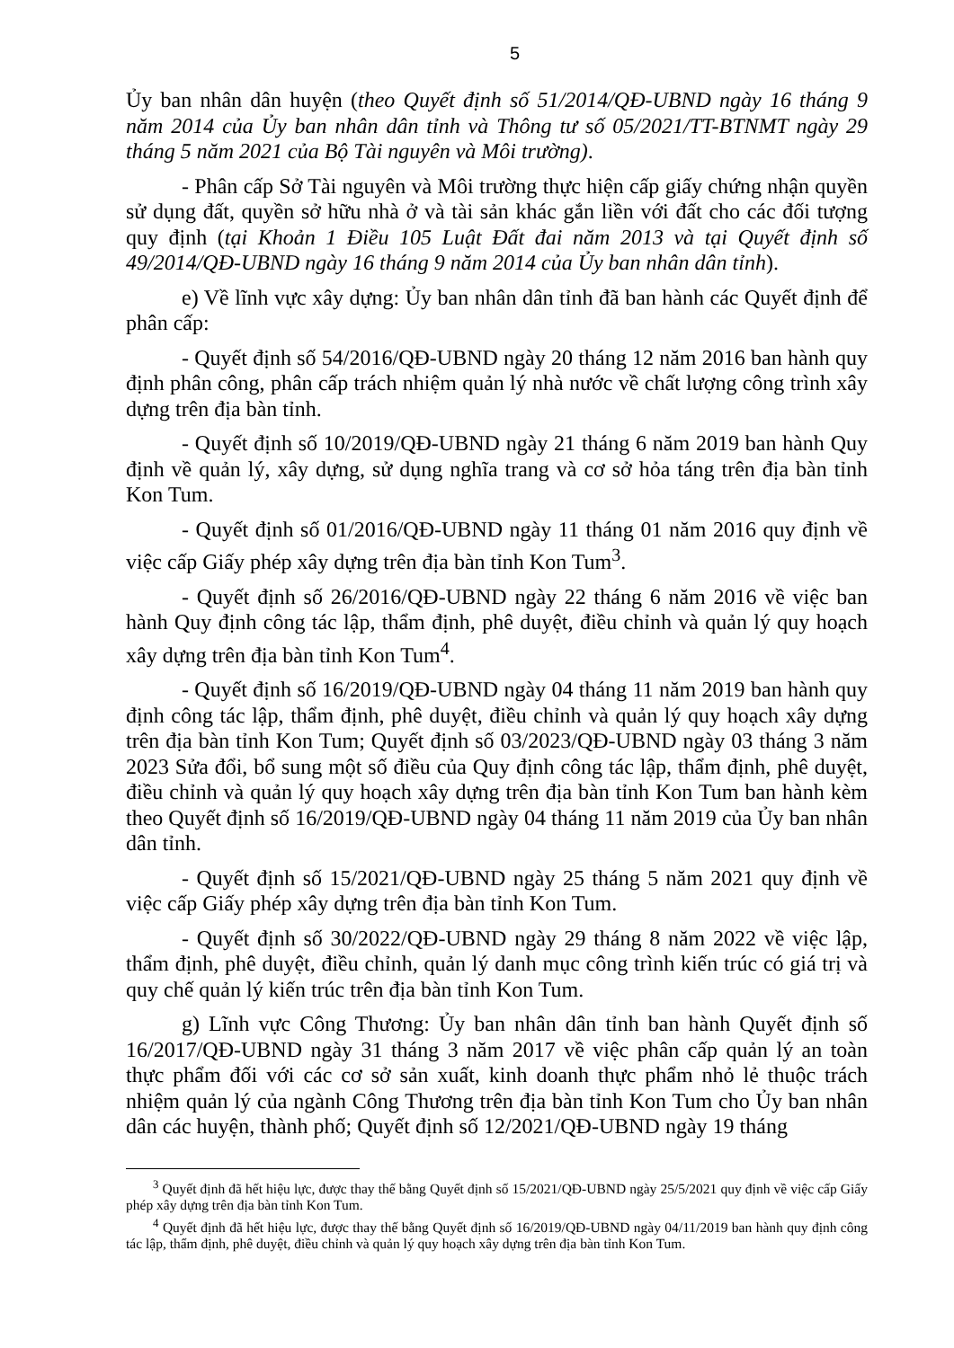5
Ủy ban nhân dân huyện (theo Quyết định số 51/2014/QĐ-UBND ngày 16 tháng 9 năm 2014 của Ủy ban nhân dân tỉnh và Thông tư số 05/2021/TT-BTNMT ngày 29 tháng 5 năm 2021 của Bộ Tài nguyên và Môi trường).
- Phân cấp Sở Tài nguyên và Môi trường thực hiện cấp giấy chứng nhận quyền sử dụng đất, quyền sở hữu nhà ở và tài sản khác gắn liền với đất cho các đối tượng quy định (tại Khoản 1 Điều 105 Luật Đất đai năm 2013 và tại Quyết định số 49/2014/QĐ-UBND ngày 16 tháng 9 năm 2014 của Ủy ban nhân dân tỉnh).
e) Về lĩnh vực xây dựng: Ủy ban nhân dân tỉnh đã ban hành các Quyết định để phân cấp:
- Quyết định số 54/2016/QĐ-UBND ngày 20 tháng 12 năm 2016 ban hành quy định phân công, phân cấp trách nhiệm quản lý nhà nước về chất lượng công trình xây dựng trên địa bàn tỉnh.
- Quyết định số 10/2019/QĐ-UBND ngày 21 tháng 6 năm 2019 ban hành Quy định về quản lý, xây dựng, sử dụng nghĩa trang và cơ sở hỏa táng trên địa bàn tỉnh Kon Tum.
- Quyết định số 01/2016/QĐ-UBND ngày 11 tháng 01 năm 2016 quy định về việc cấp Giấy phép xây dựng trên địa bàn tỉnh Kon Tum<sup>3</sup>.
- Quyết định số 26/2016/QĐ-UBND ngày 22 tháng 6 năm 2016 về việc ban hành Quy định công tác lập, thẩm định, phê duyệt, điều chỉnh và quản lý quy hoạch xây dựng trên địa bàn tỉnh Kon Tum<sup>4</sup>.
- Quyết định số 16/2019/QĐ-UBND ngày 04 tháng 11 năm 2019 ban hành quy định công tác lập, thẩm định, phê duyệt, điều chỉnh và quản lý quy hoạch xây dựng trên địa bàn tỉnh Kon Tum; Quyết định số 03/2023/QĐ-UBND ngày 03 tháng 3 năm 2023 Sửa đổi, bổ sung một số điều của Quy định công tác lập, thẩm định, phê duyệt, điều chỉnh và quản lý quy hoạch xây dựng trên địa bàn tỉnh Kon Tum ban hành kèm theo Quyết định số 16/2019/QĐ-UBND ngày 04 tháng 11 năm 2019 của Ủy ban nhân dân tỉnh.
- Quyết định số 15/2021/QĐ-UBND ngày 25 tháng 5 năm 2021 quy định về việc cấp Giấy phép xây dựng trên địa bàn tỉnh Kon Tum.
- Quyết định số 30/2022/QĐ-UBND ngày 29 tháng 8 năm 2022 về việc lập, thẩm định, phê duyệt, điều chỉnh, quản lý danh mục công trình kiến trúc có giá trị và quy chế quản lý kiến trúc trên địa bàn tỉnh Kon Tum.
g) Lĩnh vực Công Thương: Ủy ban nhân dân tỉnh ban hành Quyết định số 16/2017/QĐ-UBND ngày 31 tháng 3 năm 2017 về việc phân cấp quản lý an toàn thực phẩm đối với các cơ sở sản xuất, kinh doanh thực phẩm nhỏ lẻ thuộc trách nhiệm quản lý của ngành Công Thương trên địa bàn tỉnh Kon Tum cho Ủy ban nhân dân các huyện, thành phố; Quyết định số 12/2021/QĐ-UBND ngày 19 tháng
<sup>3</sup> Quyết định đã hết hiệu lực, được thay thế bằng Quyết định số 15/2021/QĐ-UBND ngày 25/5/2021 quy định về việc cấp Giấy phép xây dựng trên địa bàn tỉnh Kon Tum.
<sup>4</sup> Quyết định đã hết hiệu lực, được thay thế bằng Quyết định số 16/2019/QĐ-UBND ngày 04/11/2019 ban hành quy định công tác lập, thẩm định, phê duyệt, điều chỉnh và quản lý quy hoạch xây dựng trên địa bàn tỉnh Kon Tum.